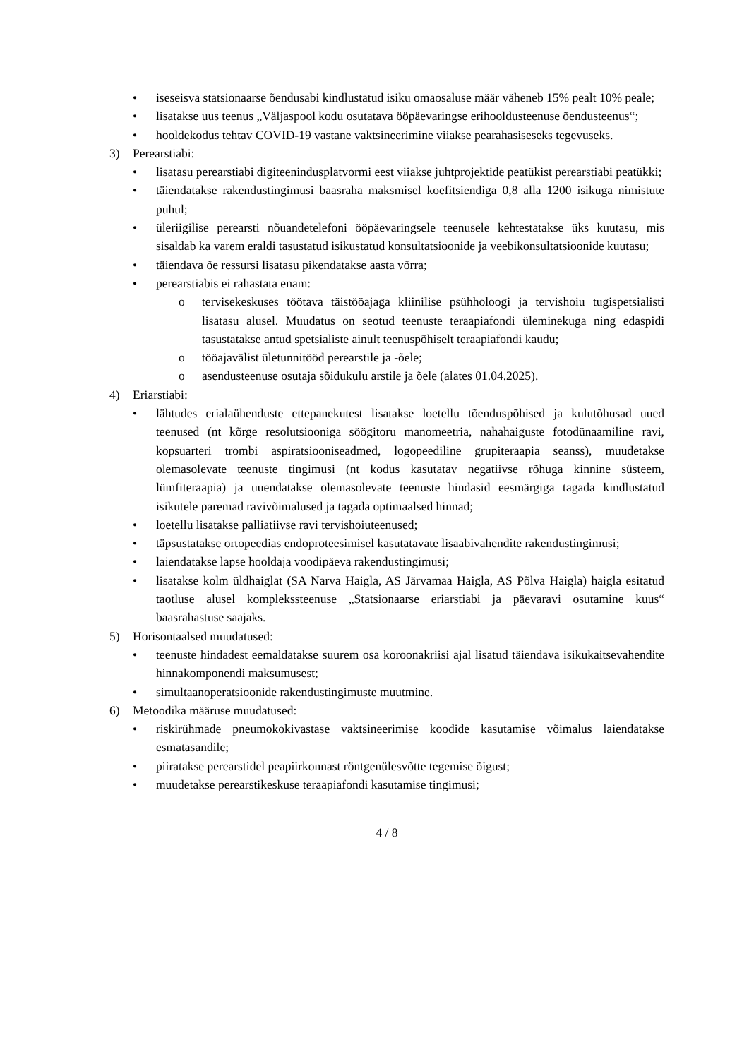• iseseisva statsionaarse õendusabi kindlustatud isiku omaosaluse määr väheneb 15% pealt 10% peale;
• lisatakse uus teenus „Väljaspool kodu osutatava ööpäevaringse erihooldusteenuse õendusteenus“;
• hooldekodus tehtav COVID-19 vastane vaktsineerimine viiakse pearahasiseseks tegevuseks.
3) Perearstiabi:
• lisatasu perearstiabi digiteenindusplatvormi eest viiakse juhtprojektide peatükist perearstiabi peatükki;
• täiendatakse rakendustingimusi baasraha maksmisel koefitsiendiga 0,8 alla 1200 isikuga nimistute puhul;
• üleriigilise perearsti nõuandetelefoni ööpäevaringsele teenusele kehtestatakse üks kuutasu, mis sisaldab ka varem eraldi tasustatud isikustatud konsultatsioonide ja veebikonsultatsioonide kuutasu;
• täiendava õe ressursi lisatasu pikendatakse aasta võrra;
• perearstiabis ei rahastata enam:
o tervisekeskuses töötava täistööajaga kliinilise psühholoogi ja tervishoiu tugispetsialisti lisatasu alusel. Muudatus on seotud teenuste teraapiafondi üleminekuga ning edaspidi tasustatakse antud spetsialiste ainult teenuspõhiselt teraapiafondi kaudu;
o tööajavälist ületunnitööd perearstile ja -õele;
o asendusteenuse osutaja sõidukulu arstile ja õele (alates 01.04.2025).
4) Eriarstiabi:
• lähtudes erialaühenduste ettepanekutest lisatakse loetellu tõenduspõhised ja kulutõhusad uued teenused (nt kõrge resolutsiooniga söögitoru manomeetria, nahahaiguste fotodünaamiline ravi, kopsuarteri trombi aspiratsiooniseadmed, logopeediline grupiteraapia seanss), muudetakse olemasolevate teenuste tingimusi (nt kodus kasutatav negatiivse rõhuga kinnine süsteem, lümfiteraapia) ja uuendatakse olemasolevate teenuste hindasid eesmärgiga tagada kindlustatud isikutele paremad ravivõimalused ja tagada optimaalsed hinnad;
• loetellu lisatakse palliatiivse ravi tervishoiuteenused;
• täpsustatakse ortopeedias endoproteesimisel kasutatavate lisaabivahendite rakendustingimusi;
• laiendatakse lapse hooldaja voodipäeva rakendustingimusi;
• lisatakse kolm üldhaiglat (SA Narva Haigla, AS Järvamaa Haigla, AS Põlva Haigla) haigla esitatud taotluse alusel komplekssteenuse „Statsionaarse eriarstiabi ja päevaravi osutamine kuus“ baasrahastuse saajaks.
5) Horisontaalsed muudatused:
• teenuste hindadest eemaldatakse suurem osa koroonakriisi ajal lisatud täiendava isikukaitsevahendite hinnakomponendi maksumusest;
• simultaanoperatsioonide rakendustingimuste muutmine.
6) Metoodika määruse muudatused:
• riskirühmade pneumokokivastase vaktsineerimise koodide kasutamise võimalus laiendatakse esmatasandile;
• piiratakse perearstidel peapiirkonnast röntgenülesvõtte tegemise õigust;
• muudetakse perearstikeskuse teraapiafondi kasutamise tingimusi;
4 / 8